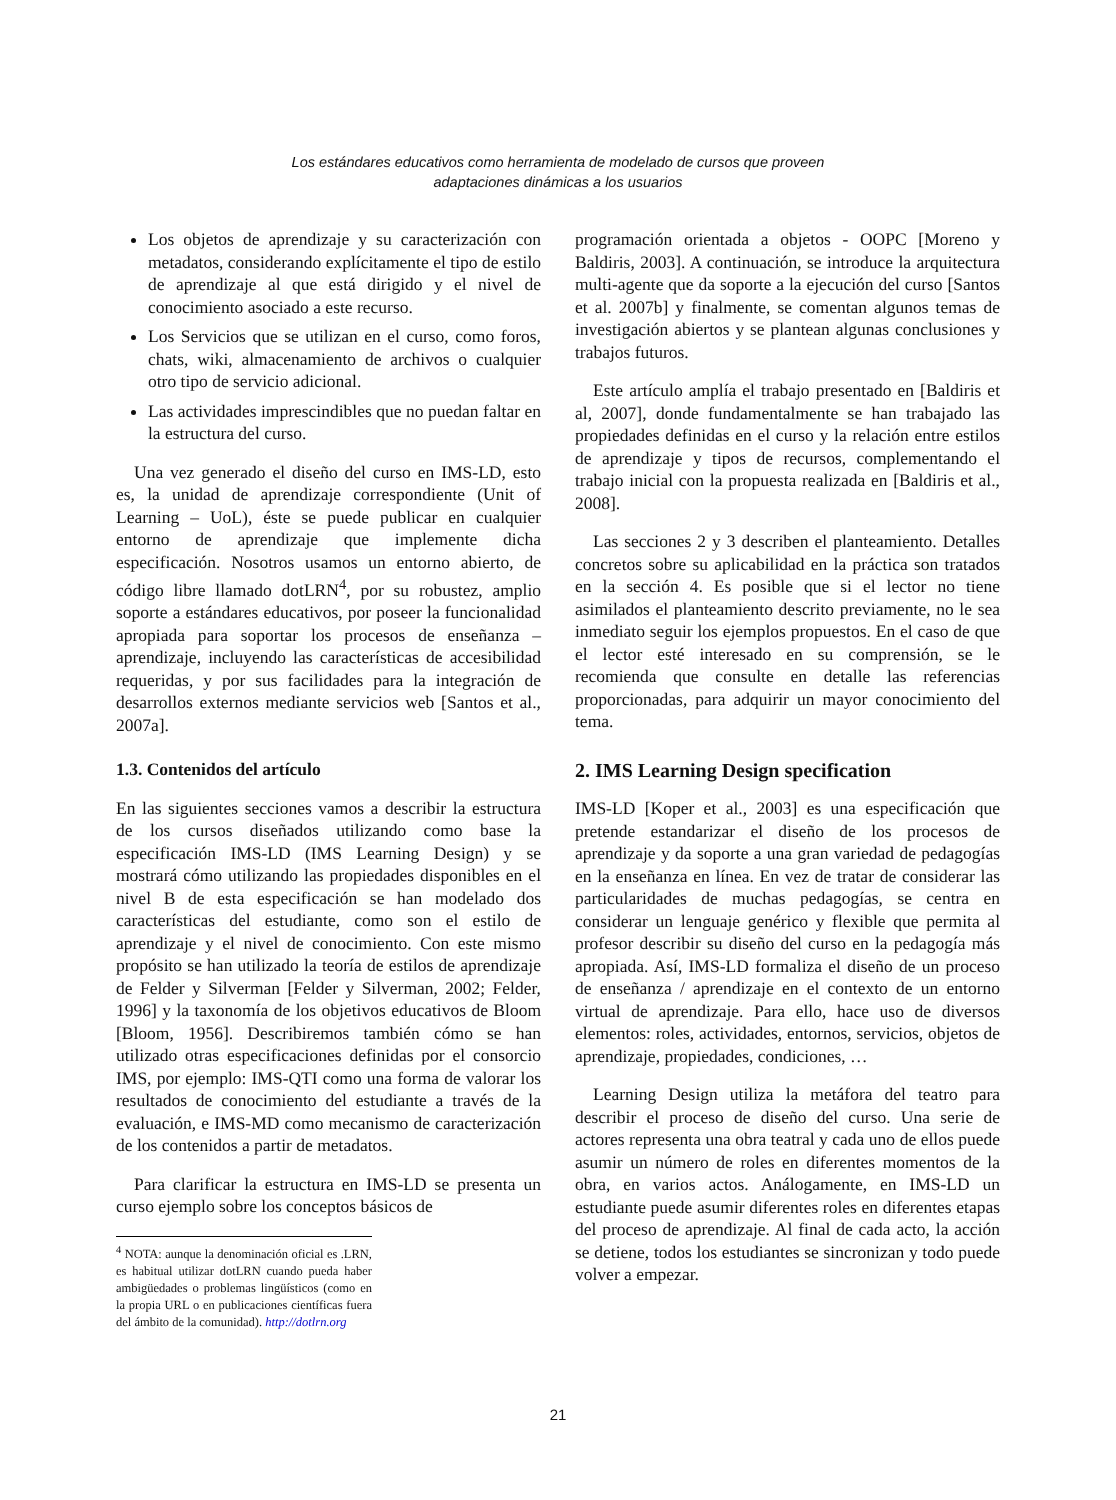Los estándares educativos como herramienta de modelado de cursos que proveen
adaptaciones dinámicas a los usuarios
Los objetos de aprendizaje y su caracterización con metadatos, considerando explícitamente el tipo de estilo de aprendizaje al que está dirigido y el nivel de conocimiento asociado a este recurso.
Los Servicios que se utilizan en el curso, como foros, chats, wiki, almacenamiento de archivos o cualquier otro tipo de servicio adicional.
Las actividades imprescindibles que no puedan faltar en la estructura del curso.
Una vez generado el diseño del curso en IMS-LD, esto es, la unidad de aprendizaje correspondiente (Unit of Learning – UoL), éste se puede publicar en cualquier entorno de aprendizaje que implemente dicha especificación. Nosotros usamos un entorno abierto, de código libre llamado dotLRN<sup>4</sup>, por su robustez, amplio soporte a estándares educativos, por poseer la funcionalidad apropiada para soportar los procesos de enseñanza – aprendizaje, incluyendo las características de accesibilidad requeridas, y por sus facilidades para la integración de desarrollos externos mediante servicios web [Santos et al., 2007a].
1.3. Contenidos del artículo
En las siguientes secciones vamos a describir la estructura de los cursos diseñados utilizando como base la especificación IMS-LD (IMS Learning Design) y se mostrará cómo utilizando las propiedades disponibles en el nivel B de esta especificación se han modelado dos características del estudiante, como son el estilo de aprendizaje y el nivel de conocimiento. Con este mismo propósito se han utilizado la teoría de estilos de aprendizaje de Felder y Silverman [Felder y Silverman, 2002; Felder, 1996] y la taxonomía de los objetivos educativos de Bloom [Bloom, 1956]. Describiremos también cómo se han utilizado otras especificaciones definidas por el consorcio IMS, por ejemplo: IMS-QTI como una forma de valorar los resultados de conocimiento del estudiante a través de la evaluación, e IMS-MD como mecanismo de caracterización de los contenidos a partir de metadatos.
Para clarificar la estructura en IMS-LD se presenta un curso ejemplo sobre los conceptos básicos de
<sup>4</sup> NOTA: aunque la denominación oficial es .LRN, es habitual utilizar dotLRN cuando pueda haber ambigüedades o problemas lingüísticos (como en la propia URL o en publicaciones científicas fuera del ámbito de la comunidad). http://dotlrn.org
programación orientada a objetos - OOPC [Moreno y Baldiris, 2003]. A continuación, se introduce la arquitectura multi-agente que da soporte a la ejecución del curso [Santos et al. 2007b] y finalmente, se comentan algunos temas de investigación abiertos y se plantean algunas conclusiones y trabajos futuros.
Este artículo amplía el trabajo presentado en [Baldiris et al, 2007], donde fundamentalmente se han trabajado las propiedades definidas en el curso y la relación entre estilos de aprendizaje y tipos de recursos, complementando el trabajo inicial con la propuesta realizada en [Baldiris et al., 2008].
Las secciones 2 y 3 describen el planteamiento. Detalles concretos sobre su aplicabilidad en la práctica son tratados en la sección 4. Es posible que si el lector no tiene asimilados el planteamiento descrito previamente, no le sea inmediato seguir los ejemplos propuestos. En el caso de que el lector esté interesado en su comprensión, se le recomienda que consulte en detalle las referencias proporcionadas, para adquirir un mayor conocimiento del tema.
2. IMS Learning Design specification
IMS-LD [Koper et al., 2003] es una especificación que pretende estandarizar el diseño de los procesos de aprendizaje y da soporte a una gran variedad de pedagogías en la enseñanza en línea. En vez de tratar de considerar las particularidades de muchas pedagogías, se centra en considerar un lenguaje genérico y flexible que permita al profesor describir su diseño del curso en la pedagogía más apropiada. Así, IMS-LD formaliza el diseño de un proceso de enseñanza / aprendizaje en el contexto de un entorno virtual de aprendizaje. Para ello, hace uso de diversos elementos: roles, actividades, entornos, servicios, objetos de aprendizaje, propiedades, condiciones, …
Learning Design utiliza la metáfora del teatro para describir el proceso de diseño del curso. Una serie de actores representa una obra teatral y cada uno de ellos puede asumir un número de roles en diferentes momentos de la obra, en varios actos. Análogamente, en IMS-LD un estudiante puede asumir diferentes roles en diferentes etapas del proceso de aprendizaje. Al final de cada acto, la acción se detiene, todos los estudiantes se sincronizan y todo puede volver a empezar.
21